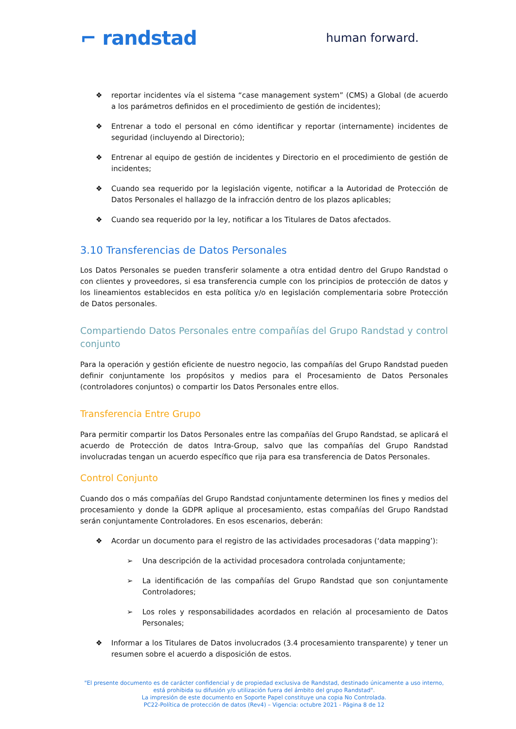⌐ randstad
human forward.
❖ reportar incidentes vía el sistema “case management system” (CMS) a Global (de acuerdo a los parámetros definidos en el procedimiento de gestión de incidentes);
❖ Entrenar a todo el personal en cómo identificar y reportar (internamente) incidentes de seguridad (incluyendo al Directorio);
❖ Entrenar al equipo de gestión de incidentes y Directorio en el procedimiento de gestión de incidentes;
❖ Cuando sea requerido por la legislación vigente, notificar a la Autoridad de Protección de Datos Personales el hallazgo de la infracción dentro de los plazos aplicables;
❖ Cuando sea requerido por la ley, notificar a los Titulares de Datos afectados.
3.10 Transferencias de Datos Personales
Los Datos Personales se pueden transferir solamente a otra entidad dentro del Grupo Randstad o con clientes y proveedores, si esa transferencia cumple con los principios de protección de datos y los lineamientos establecidos en esta política y/o en legislación complementaria sobre Protección de Datos personales.
Compartiendo Datos Personales entre compañías del Grupo Randstad y control conjunto
Para la operación y gestión eficiente de nuestro negocio, las compañías del Grupo Randstad pueden definir conjuntamente los propósitos y medios para el Procesamiento de Datos Personales (controladores conjuntos) o compartir los Datos Personales entre ellos.
Transferencia Entre Grupo
Para permitir compartir los Datos Personales entre las compañías del Grupo Randstad, se aplicará el acuerdo de Protección de datos Intra-Group, salvo que las compañías del Grupo Randstad involucradas tengan un acuerdo específico que rija para esa transferencia de Datos Personales.
Control Conjunto
Cuando dos o más compañías del Grupo Randstad conjuntamente determinen los fines y medios del procesamiento y donde la GDPR aplique al procesamiento, estas compañías del Grupo Randstad serán conjuntamente Controladores. En esos escenarios, deberán:
❖ Acordar un documento para el registro de las actividades procesadoras (‘data mapping’):
➢ Una descripción de la actividad procesadora controlada conjuntamente;
➢ La identificación de las compañías del Grupo Randstad que son conjuntamente Controladores;
➢ Los roles y responsabilidades acordados en relación al procesamiento de Datos Personales;
❖ Informar a los Titulares de Datos involucrados (3.4 procesamiento transparente) y tener un resumen sobre el acuerdo a disposición de estos.
"El presente documento es de carácter confidencial y de propiedad exclusiva de Randstad, destinado únicamente a uso interno, está prohibida su difusión y/o utilización fuera del ámbito del grupo Randstad".
La impresión de este documento en Soporte Papel constituye una copia No Controlada.
PC22-Política de protección de datos (Rev4) – Vigencia: octubre 2021 - Página 8 de 12